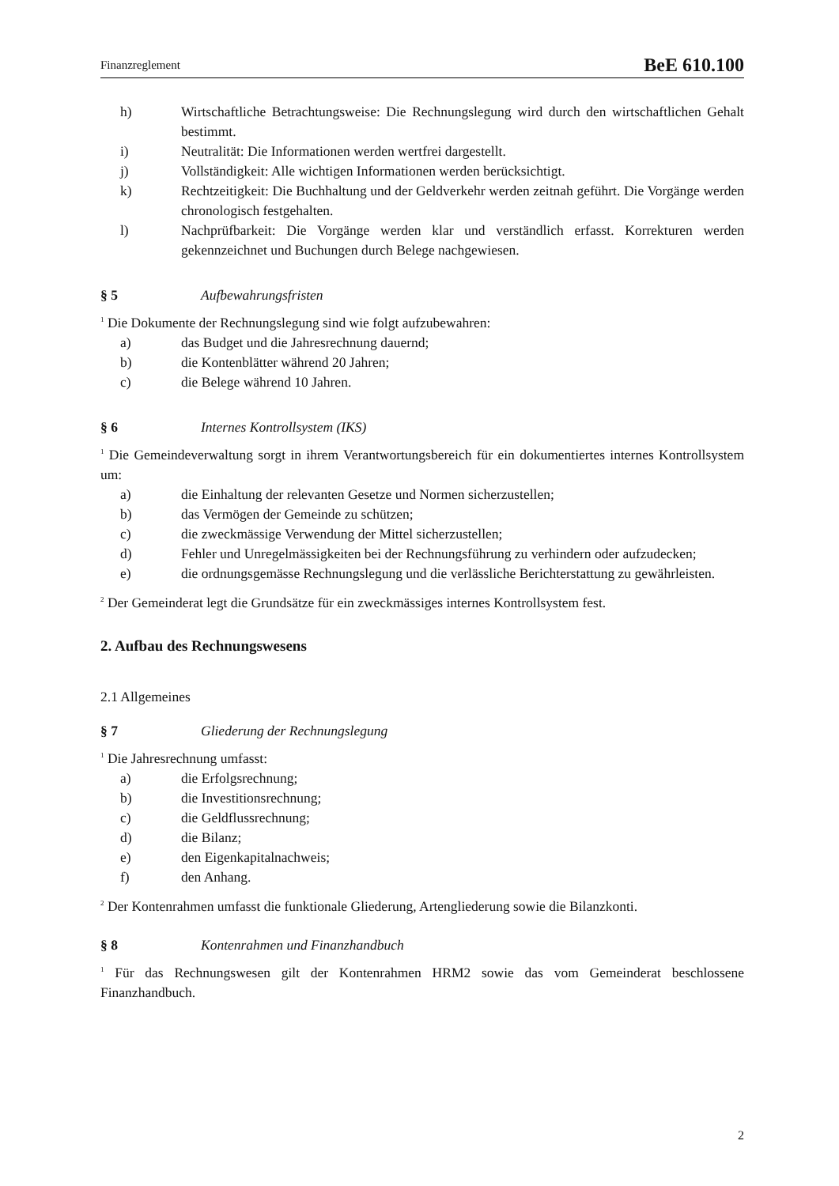Finanzreglement BeE 610.100
h) Wirtschaftliche Betrachtungsweise: Die Rechnungslegung wird durch den wirtschaftlichen Gehalt bestimmt.
i) Neutralität: Die Informationen werden wertfrei dargestellt.
j) Vollständigkeit: Alle wichtigen Informationen werden berücksichtigt.
k) Rechtzeitigkeit: Die Buchhaltung und der Geldverkehr werden zeitnah geführt. Die Vorgänge werden chronologisch festgehalten.
l) Nachprüfbarkeit: Die Vorgänge werden klar und verständlich erfasst. Korrekturen werden gekennzeichnet und Buchungen durch Belege nachgewiesen.
§ 5 Aufbewahrungsfristen
<sup>1</sup> Die Dokumente der Rechnungslegung sind wie folgt aufzubewahren:
a) das Budget und die Jahresrechnung dauernd;
b) die Kontenblätter während 20 Jahren;
c) die Belege während 10 Jahren.
§ 6 Internes Kontrollsystem (IKS)
<sup>1</sup> Die Gemeindeverwaltung sorgt in ihrem Verantwortungsbereich für ein dokumentiertes internes Kontrollsystem um:
a) die Einhaltung der relevanten Gesetze und Normen sicherzustellen;
b) das Vermögen der Gemeinde zu schützen;
c) die zweckmässige Verwendung der Mittel sicherzustellen;
d) Fehler und Unregelmässigkeiten bei der Rechnungsführung zu verhindern oder aufzudecken;
e) die ordnungsgemässe Rechnungslegung und die verlässliche Berichterstattung zu gewährleisten.
<sup>2</sup> Der Gemeinderat legt die Grundsätze für ein zweckmässiges internes Kontrollsystem fest.
2. Aufbau des Rechnungswesens
2.1 Allgemeines
§ 7 Gliederung der Rechnungslegung
<sup>1</sup> Die Jahresrechnung umfasst:
a) die Erfolgsrechnung;
b) die Investitionsrechnung;
c) die Geldflussrechnung;
d) die Bilanz;
e) den Eigenkapitalnachweis;
f) den Anhang.
<sup>2</sup> Der Kontenrahmen umfasst die funktionale Gliederung, Artengliederung sowie die Bilanzkonti.
§ 8 Kontenrahmen und Finanzhandbuch
<sup>1</sup> Für das Rechnungswesen gilt der Kontenrahmen HRM2 sowie das vom Gemeinderat beschlossene Finanzhandbuch.
2